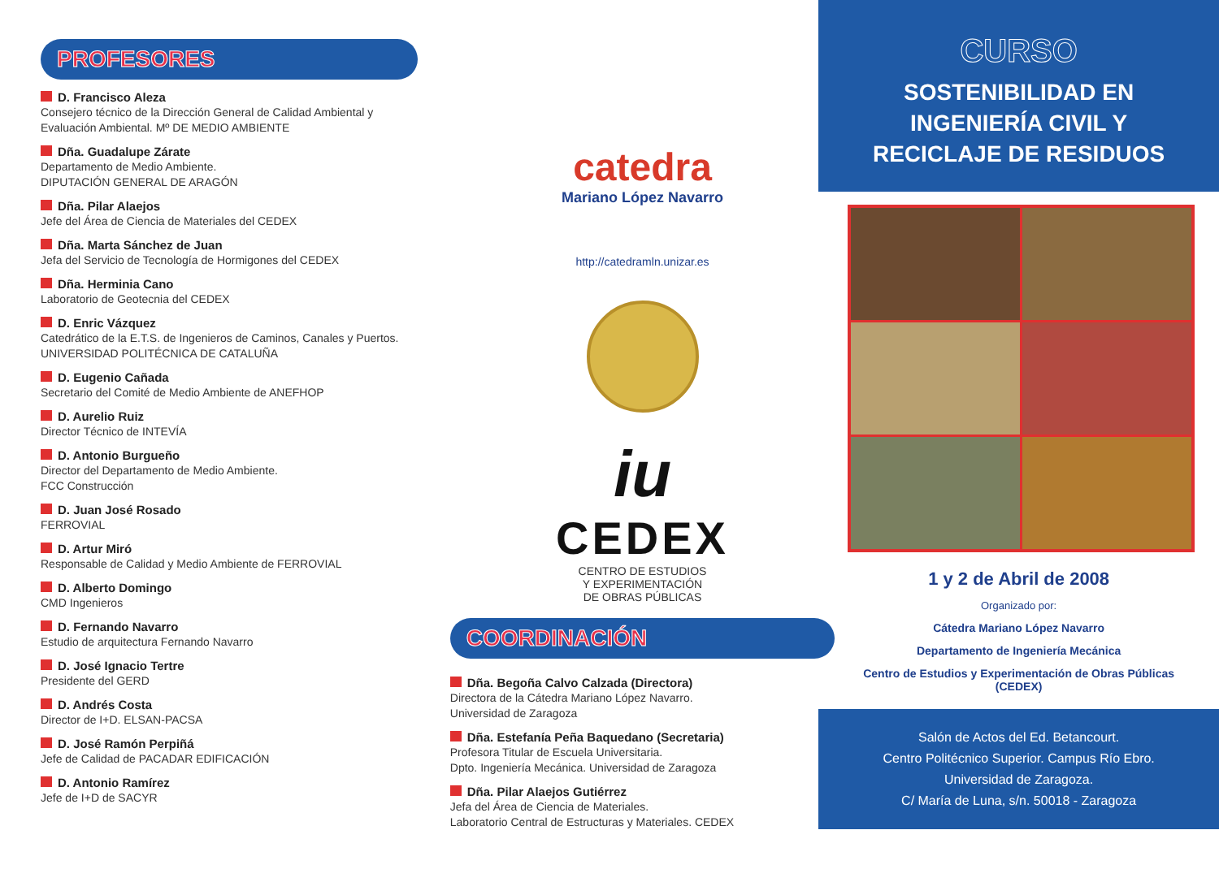PROFESORES
D. Francisco Aleza
Consejero técnico de la Dirección General de Calidad Ambiental y Evaluación Ambiental. Mº DE MEDIO AMBIENTE
Dña. Guadalupe Zárate
Departamento de Medio Ambiente.
DIPUTACIÓN GENERAL DE ARAGÓN
Dña. Pilar Alaejos
Jefe del Área de Ciencia de Materiales del CEDEX
Dña. Marta Sánchez de Juan
Jefa del Servicio de Tecnología de Hormigones del CEDEX
Dña. Herminia Cano
Laboratorio de Geotecnia del CEDEX
D. Enric Vázquez
Catedrático de la E.T.S. de Ingenieros de Caminos, Canales y Puertos. UNIVERSIDAD POLITÉCNICA DE CATALUÑA
D. Eugenio Cañada
Secretario del Comité de Medio Ambiente de ANEFHOP
D. Aurelio Ruiz
Director Técnico de INTEVÍA
D. Antonio Burgueño
Director del Departamento de Medio Ambiente.
FCC Construcción
D. Juan José Rosado
FERROVIAL
D. Artur Miró
Responsable de Calidad y Medio Ambiente de FERROVIAL
D. Alberto Domingo
CMD Ingenieros
D. Fernando Navarro
Estudio de arquitectura Fernando Navarro
D. José Ignacio Tertre
Presidente del GERD
D. Andrés Costa
Director de I+D. ELSAN-PACSA
D. José Ramón Perpiñá
Jefe de Calidad de PACADAR EDIFICACIÓN
D. Antonio Ramírez
Jefe de I+D de SACYR
catedra
Mariano López Navarro
http://catedramln.unizar.es
iu
CEDEX
CENTRO DE ESTUDIOS
Y EXPERIMENTACIÓN
DE OBRAS PÚBLICAS
COORDINACIÓN
Dña. Begoña Calvo Calzada (Directora)
Directora de la Cátedra Mariano López Navarro.
Universidad de Zaragoza
Dña. Estefanía Peña Baquedano (Secretaria)
Profesora Titular de Escuela Universitaria.
Dpto. Ingeniería Mecánica. Universidad de Zaragoza
Dña. Pilar Alaejos Gutiérrez
Jefa del Área de Ciencia de Materiales.
Laboratorio Central de Estructuras y Materiales. CEDEX
CURSO
SOSTENIBILIDAD EN
INGENIERÍA CIVIL Y
RECICLAJE DE RESIDUOS
1 y 2 de Abril de 2008
Organizado por:
Cátedra Mariano López Navarro
Departamento de Ingeniería Mecánica
Centro de Estudios y Experimentación de Obras Públicas
(CEDEX)
Salón de Actos del Ed. Betancourt.
Centro Politécnico Superior. Campus Río Ebro.
Universidad de Zaragoza.
C/ María de Luna, s/n. 50018 - Zaragoza